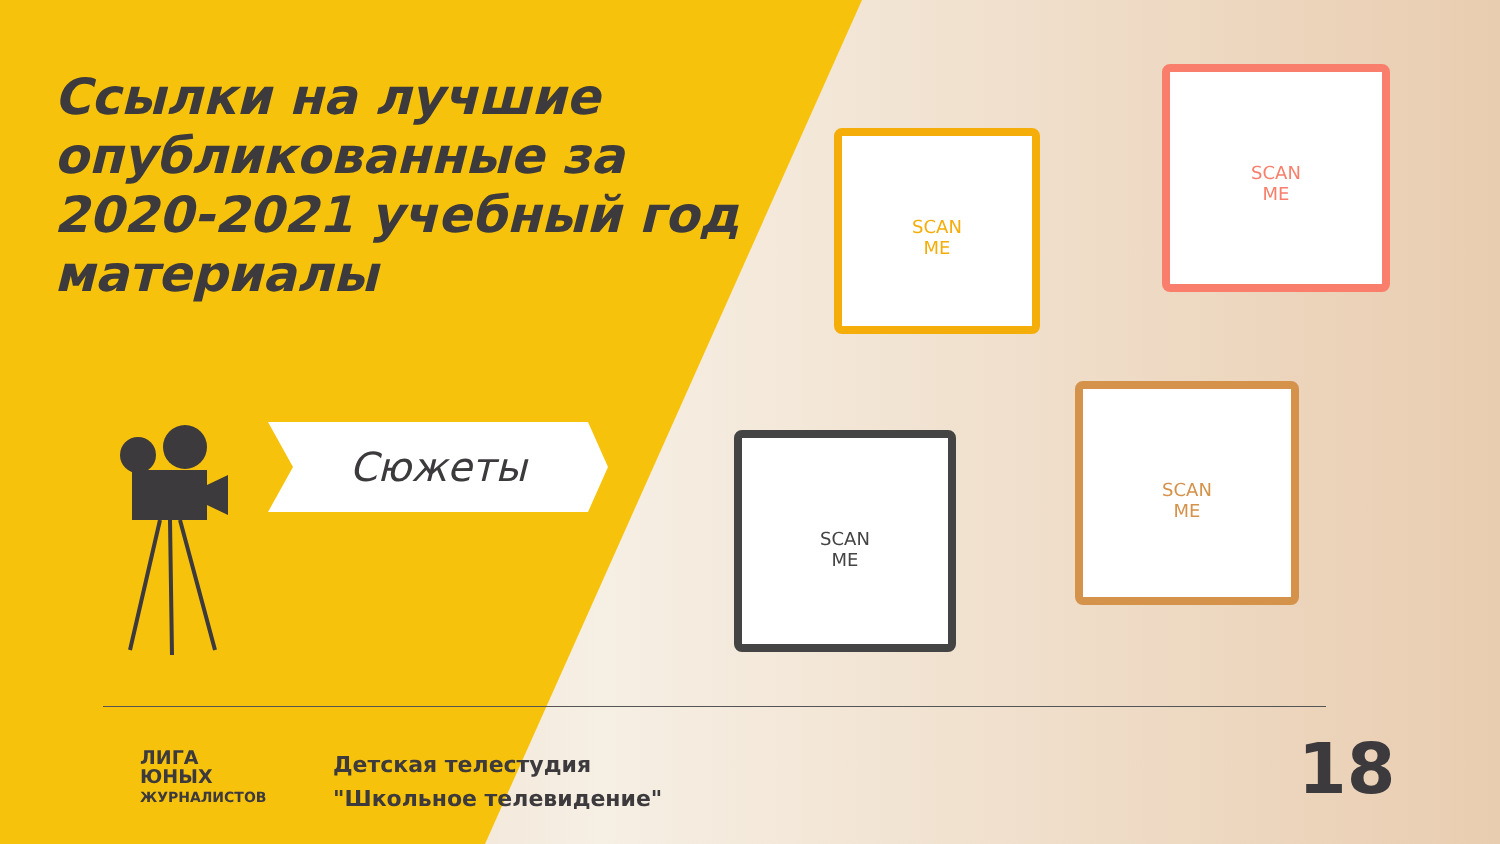Ссылки на лучшие опубликованные за 2020-2021 учебный год материалы
Сюжеты
SCAN
ME
SCAN
ME
SCAN
ME
SCAN
ME
ЛИГА
ЮНЫХ
ЖУРНАЛИСТОВ
Детская телестудия
"Школьное телевидение"
18